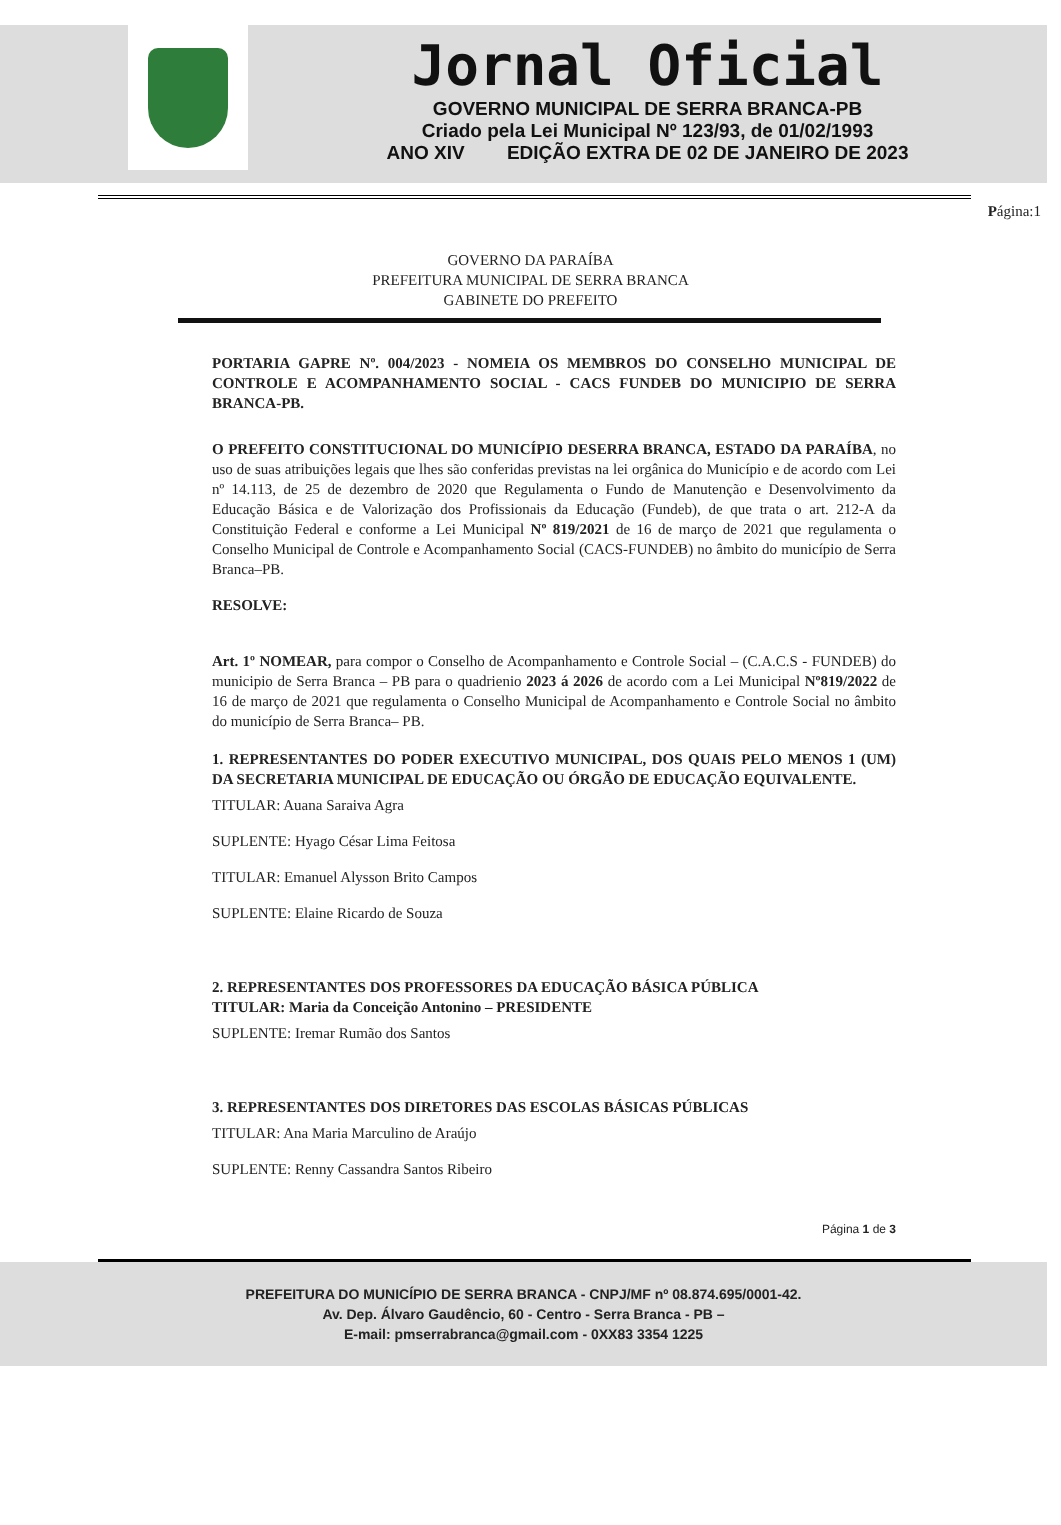Jornal Oficial
GOVERNO MUNICIPAL DE SERRA BRANCA-PB
Criado pela Lei Municipal Nº 123/93, de 01/02/1993
ANO XIV EDIÇÃO EXTRA DE 02 DE JANEIRO DE 2023
Página:1
GOVERNO DA PARAÍBA
PREFEITURA MUNICIPAL DE SERRA BRANCA
GABINETE DO PREFEITO
PORTARIA GAPRE Nº. 004/2023 - NOMEIA OS MEMBROS DO CONSELHO MUNICIPAL DE CONTROLE E ACOMPANHAMENTO SOCIAL - CACS FUNDEB DO MUNICIPIO DE SERRA BRANCA-PB.
O PREFEITO CONSTITUCIONAL DO MUNICÍPIO DESERRA BRANCA, ESTADO DA PARAÍBA, no uso de suas atribuições legais que lhes são conferidas previstas na lei orgânica do Município e de acordo com Lei nº 14.113, de 25 de dezembro de 2020 que Regulamenta o Fundo de Manutenção e Desenvolvimento da Educação Básica e de Valorização dos Profissionais da Educação (Fundeb), de que trata o art. 212-A da Constituição Federal e conforme a Lei Municipal Nº 819/2021 de 16 de março de 2021 que regulamenta o Conselho Municipal de Controle e Acompanhamento Social (CACS-FUNDEB) no âmbito do município de Serra Branca–PB.
RESOLVE:
Art. 1º NOMEAR, para compor o Conselho de Acompanhamento e Controle Social – (C.A.C.S - FUNDEB) do municipio de Serra Branca – PB para o quadrienio 2023 á 2026 de acordo com a Lei Municipal Nº819/2022 de 16 de março de 2021 que regulamenta o Conselho Municipal de Acompanhamento e Controle Social no âmbito do município de Serra Branca– PB.
1. REPRESENTANTES DO PODER EXECUTIVO MUNICIPAL, DOS QUAIS PELO MENOS 1 (UM) DA SECRETARIA MUNICIPAL DE EDUCAÇÃO OU ÓRGÃO DE EDUCAÇÃO EQUIVALENTE.
TITULAR: Auana Saraiva Agra
SUPLENTE: Hyago César Lima Feitosa
TITULAR: Emanuel Alysson Brito Campos
SUPLENTE: Elaine Ricardo de Souza
2. REPRESENTANTES DOS PROFESSORES DA EDUCAÇÃO BÁSICA PÚBLICA
TITULAR: Maria da Conceição Antonino – PRESIDENTE
SUPLENTE: Iremar Rumão dos Santos
3. REPRESENTANTES DOS DIRETORES DAS ESCOLAS BÁSICAS PÚBLICAS
TITULAR: Ana Maria Marculino de Araújo
SUPLENTE: Renny Cassandra Santos Ribeiro
Página 1 de 3
PREFEITURA DO MUNICÍPIO DE SERRA BRANCA - CNPJ/MF nº 08.874.695/0001-42.
Av. Dep. Álvaro Gaudêncio, 60 - Centro - Serra Branca - PB –
E-mail: pmserrabranca@gmail.com - 0XX83 3354 1225